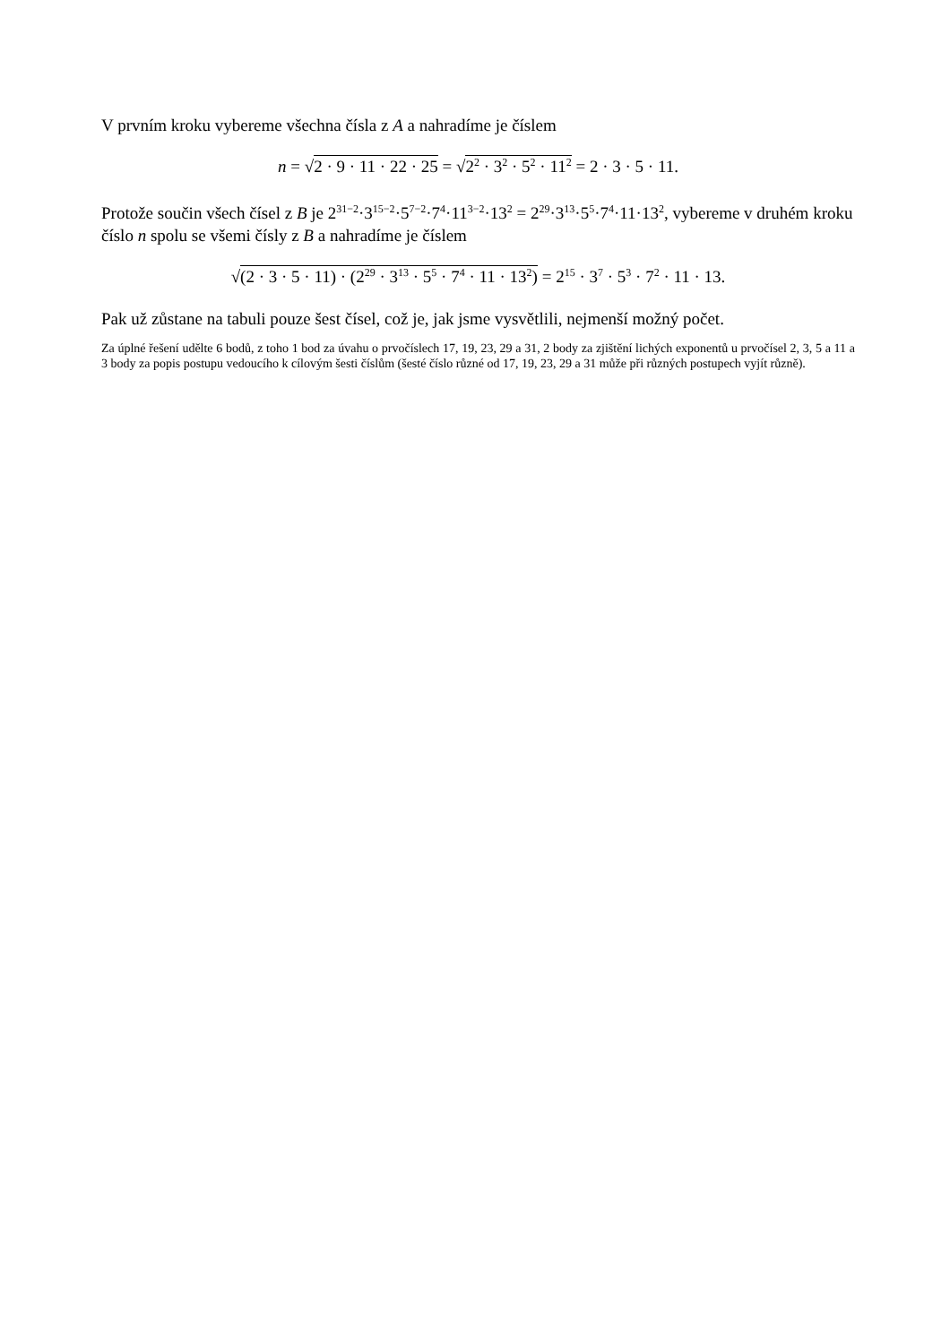V prvním kroku vybereme všechna čísla z A a nahradíme je číslem
n = √2 · 9 · 11 · 22 · 25 = √2<sup>2</sup> · 3<sup>2</sup> · 5<sup>2</sup> · 11<sup>2</sup> = 2 · 3 · 5 · 11.
Protože součin všech čísel z B je 2<sup>31−2</sup>·3<sup>15−2</sup>·5<sup>7−2</sup>·7<sup>4</sup>·11<sup>3−2</sup>·13<sup>2</sup> = 2<sup>29</sup>·3<sup>13</sup>·5<sup>5</sup>·7<sup>4</sup>·11·13<sup>2</sup>, vybereme v druhém kroku číslo n spolu se všemi čísly z B a nahradíme je číslem
√(2 · 3 · 5 · 11) · (2<sup>29</sup> · 3<sup>13</sup> · 5<sup>5</sup> · 7<sup>4</sup> · 11 · 13<sup>2</sup>) = 2<sup>15</sup> · 3<sup>7</sup> · 5<sup>3</sup> · 7<sup>2</sup> · 11 · 13.
Pak už zůstane na tabuli pouze šest čísel, což je, jak jsme vysvětlili, nejmenší možný počet.
Za úplné řešení udělte 6 bodů, z toho 1 bod za úvahu o prvočíslech 17, 19, 23, 29 a 31, 2 body za zjištění lichých exponentů u prvočísel 2, 3, 5 a 11 a 3 body za popis postupu vedoucího k cílovým šesti číslům (šesté číslo různé od 17, 19, 23, 29 a 31 může při různých postupech vyjít různě).